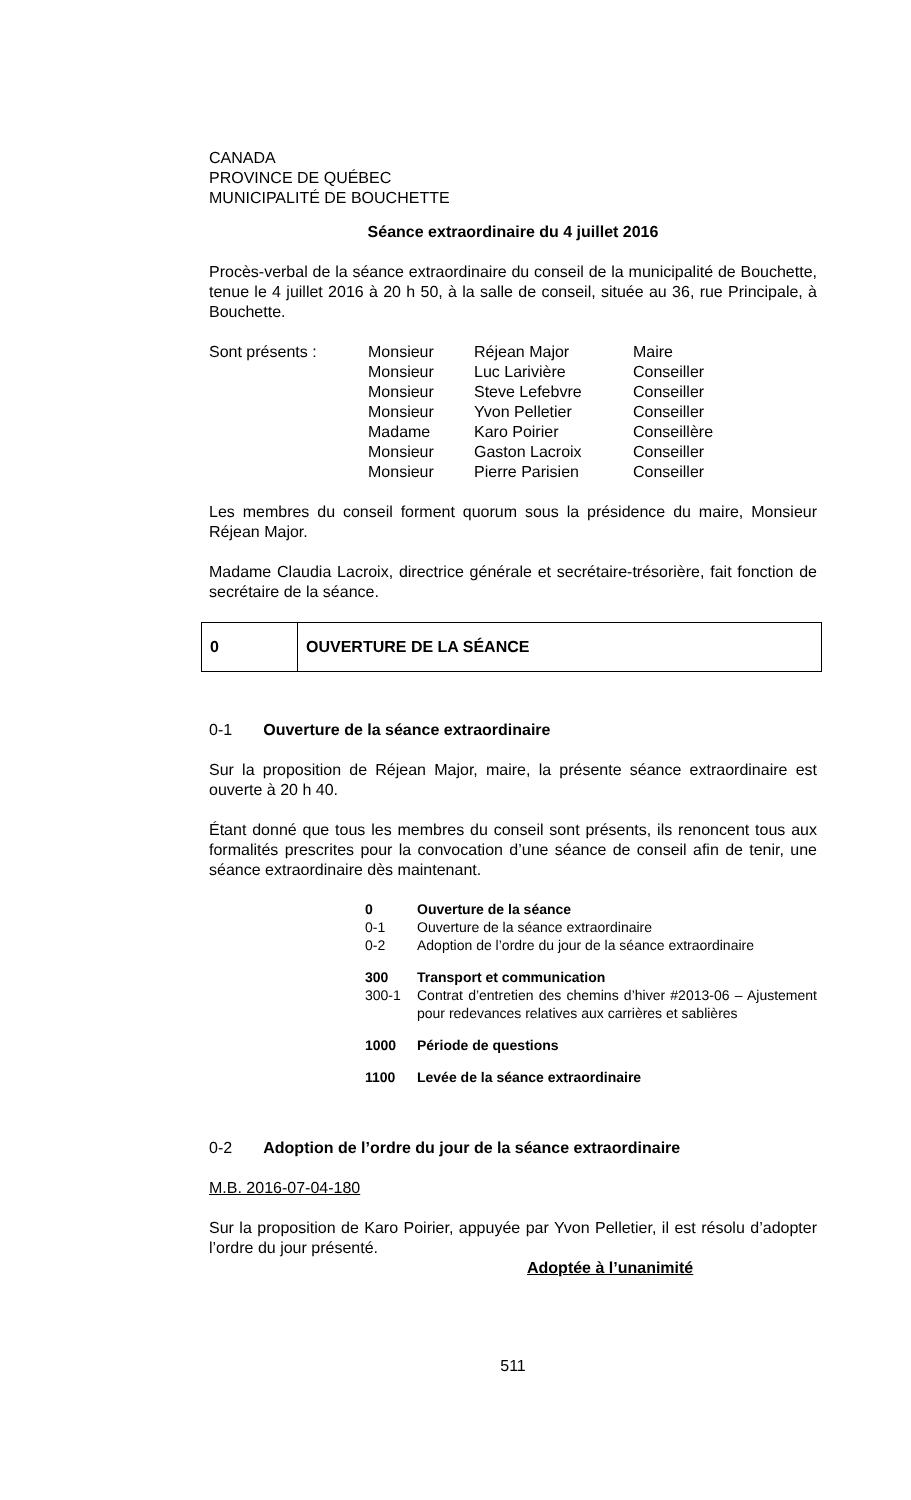CANADA
PROVINCE DE QUÉBEC
MUNICIPALITÉ DE BOUCHETTE
Séance extraordinaire du 4 juillet 2016
Procès-verbal de la séance extraordinaire du conseil de la municipalité de Bouchette, tenue le 4 juillet 2016 à 20 h 50, à la salle de conseil, située au 36, rue Principale, à Bouchette.
| Sont présents : | Monsieur | Réjean Major | Maire |
| | Monsieur | Luc Larivière | Conseiller |
| | Monsieur | Steve Lefebvre | Conseiller |
| | Monsieur | Yvon Pelletier | Conseiller |
| | Madame | Karo Poirier | Conseillère |
| | Monsieur | Gaston Lacroix | Conseiller |
| | Monsieur | Pierre Parisien | Conseiller |
Les membres du conseil forment quorum sous la présidence du maire, Monsieur Réjean Major.
Madame Claudia Lacroix, directrice générale et secrétaire-trésorière, fait fonction de secrétaire de la séance.
| 0 | OUVERTURE DE LA SÉANCE |
0-1 Ouverture de la séance extraordinaire
Sur la proposition de Réjean Major, maire, la présente séance extraordinaire est ouverte à 20 h 40.
Étant donné que tous les membres du conseil sont présents, ils renoncent tous aux formalités prescrites pour la convocation d’une séance de conseil afin de tenir, une séance extraordinaire dès maintenant.
| 0 | Ouverture de la séance |
| 0-1 | Ouverture de la séance extraordinaire |
| 0-2 | Adoption de l’ordre du jour de la séance extraordinaire |
| 300 | Transport et communication |
| 300-1 | Contrat d’entretien des chemins d’hiver #2013-06 – Ajustement pour redevances relatives aux carrières et sablières |
| 1000 | Période de questions |
| 1100 | Levée de la séance extraordinaire |
0-2 Adoption de l’ordre du jour de la séance extraordinaire
M.B. 2016-07-04-180
Sur la proposition de Karo Poirier, appuyée par Yvon Pelletier, il est résolu d’adopter l’ordre du jour présenté.
Adoptée à l’unanimité
511